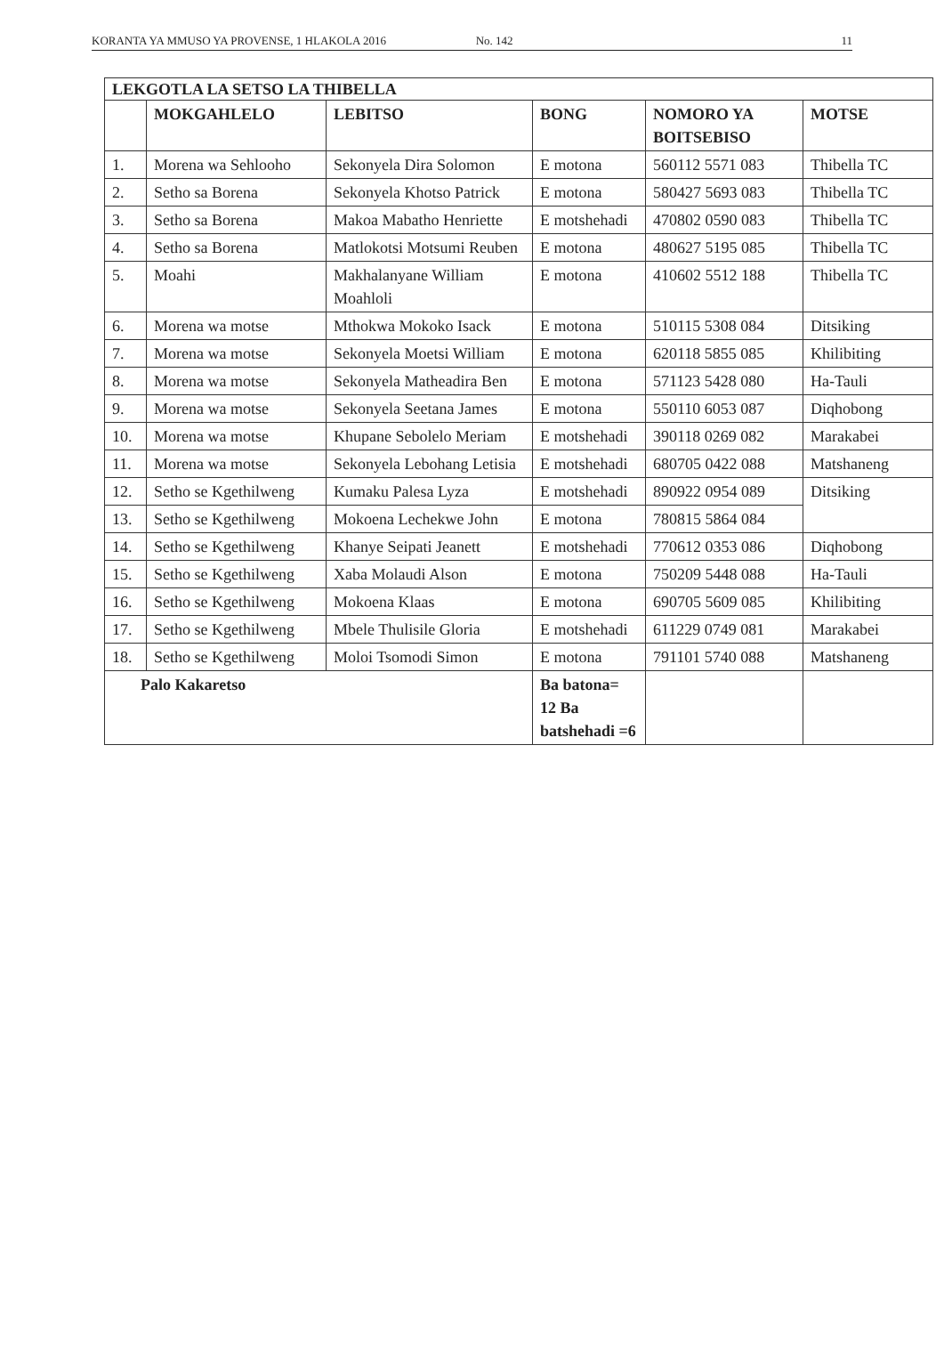KORANTA YA MMUSO YA PROVENSE, 1 HLAKOLA 2016 No. 142 11
| LEKGOTLA LA SETSO LA THIBELLA | | | | | |
| --- | --- | --- | --- | --- | --- |
| | MOKGAHLELO | LEBITSO | BONG | NOMORO YA BOITSEBISO | MOTSE |
| 1. | Morena wa Sehlooho | Sekonyela Dira Solomon | E motona | 560112 5571 083 | Thibella TC |
| 2. | Setho sa Borena | Sekonyela Khotso Patrick | E motona | 580427 5693 083 | Thibella TC |
| 3. | Setho sa Borena | Makoa Mabatho Henriette | E motshehadi | 470802 0590 083 | Thibella TC |
| 4. | Setho sa Borena | Matlokotsi Motsumi Reuben | E motona | 480627 5195 085 | Thibella TC |
| 5. | Moahi | Makhalanyane William Moahloli | E motona | 410602 5512 188 | Thibella TC |
| 6. | Morena wa motse | Mthokwa Mokoko Isack | E motona | 510115 5308 084 | Ditsiking |
| 7. | Morena wa motse | Sekonyela Moetsi William | E motona | 620118 5855 085 | Khilibiting |
| 8. | Morena wa motse | Sekonyela Matheadira Ben | E motona | 571123 5428 080 | Ha-Tauli |
| 9. | Morena wa motse | Sekonyela Seetana James | E motona | 550110 6053 087 | Diqhobong |
| 10. | Morena wa motse | Khupane Sebolelo Meriam | E motshehadi | 390118 0269 082 | Marakabei |
| 11. | Morena wa motse | Sekonyela Lebohang Letisia | E motshehadi | 680705 0422 088 | Matshaneng |
| 12. | Setho se Kgethilweng | Kumaku Palesa Lyza | E motshehadi | 890922 0954 089 | Ditsiking |
| 13. | Setho se Kgethilweng | Mokoena Lechekwe John | E motona | 780815 5864 084 | |
| 14. | Setho se Kgethilweng | Khanye Seipati Jeanett | E motshehadi | 770612 0353 086 | Diqhobong |
| 15. | Setho se Kgethilweng | Xaba Molaudi Alson | E motona | 750209 5448 088 | Ha-Tauli |
| 16. | Setho se Kgethilweng | Mokoena Klaas | E motona | 690705 5609 085 | Khilibiting |
| 17. | Setho se Kgethilweng | Mbele Thulisile Gloria | E motshehadi | 611229 0749 081 | Marakabei |
| 18. | Setho se Kgethilweng | Moloi Tsomodi Simon | E motona | 791101 5740 088 | Matshaneng |
| Palo Kakaretso | | | Ba batona= 12 Ba batshehadi =6 | | |